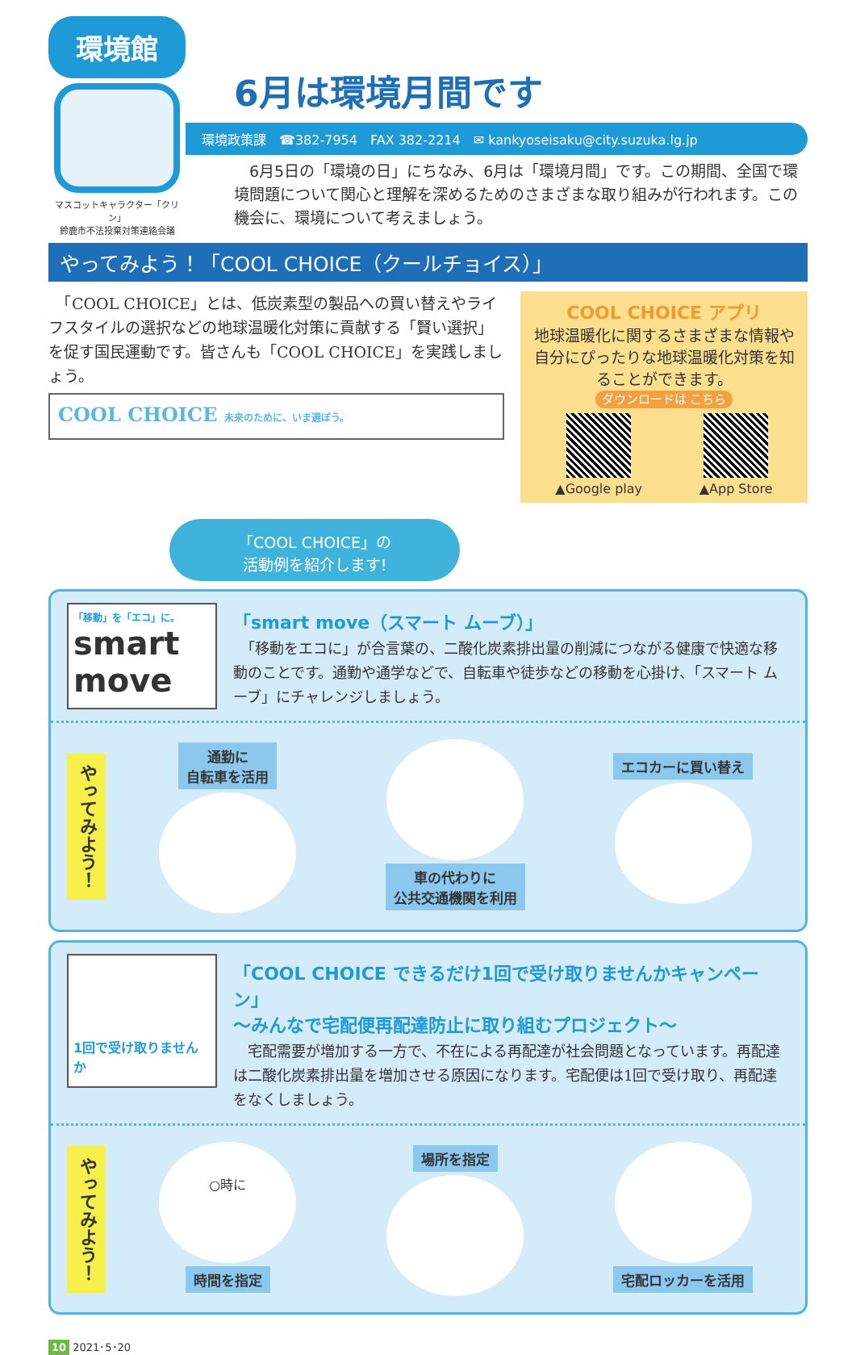環境館
マスコットキャラクター「クリン」
鈴鹿市不法投棄対策連絡会議
6月は環境月間です
環境政策課　☎382-7954　FAX 382-2214　✉ kankyoseisaku@city.suzuka.lg.jp
　6月5日の「環境の日」にちなみ、6月は「環境月間」です。この期間、全国で環境問題について関心と理解を深めるためのさまざまな取り組みが行われます。この機会に、環境について考えましょう。
やってみよう！「COOL CHOICE（クールチョイス）」
　「COOL CHOICE」とは、低炭素型の製品への買い替えやライフスタイルの選択などの地球温暖化対策に貢献する「賢い選択」を促す国民運動です。皆さんも「COOL CHOICE」を実践しましょう。
COOL CHOICE 未来のために、いま選ぼう。
COOL CHOICE アプリ
地球温暖化に関するさまざまな情報や自分にぴったりな地球温暖化対策を知ることができます。
ダウンロードは こちら
▲Google play ▲App Store
「COOL CHOICE」の
活動例を紹介します!
「移動」を「エコ」に。
smart move
「smart move（スマート ムーブ）」
　「移動をエコに」が合言葉の、二酸化炭素排出量の削減につながる健康で快適な移動のことです。通勤や通学などで、自転車や徒歩などの移動を心掛け、「スマート ムーブ」にチャレンジしましょう。
やってみよう！
通勤に
自転車を活用
車の代わりに
公共交通機関を利用
エコカーに買い替え
1回で受け取りませんか
「COOL CHOICE できるだけ1回で受け取りませんかキャンペーン」
～みんなで宅配便再配達防止に取り組むプロジェクト～
　宅配需要が増加する一方で、不在による再配達が社会問題となっています。再配達は二酸化炭素排出量を増加させる原因になります。宅配便は1回で受け取り、再配達をなくしましょう。
やってみよう！
○時に
時間を指定
場所を指定 宅配ロッカーを活用
10 2021･5･20